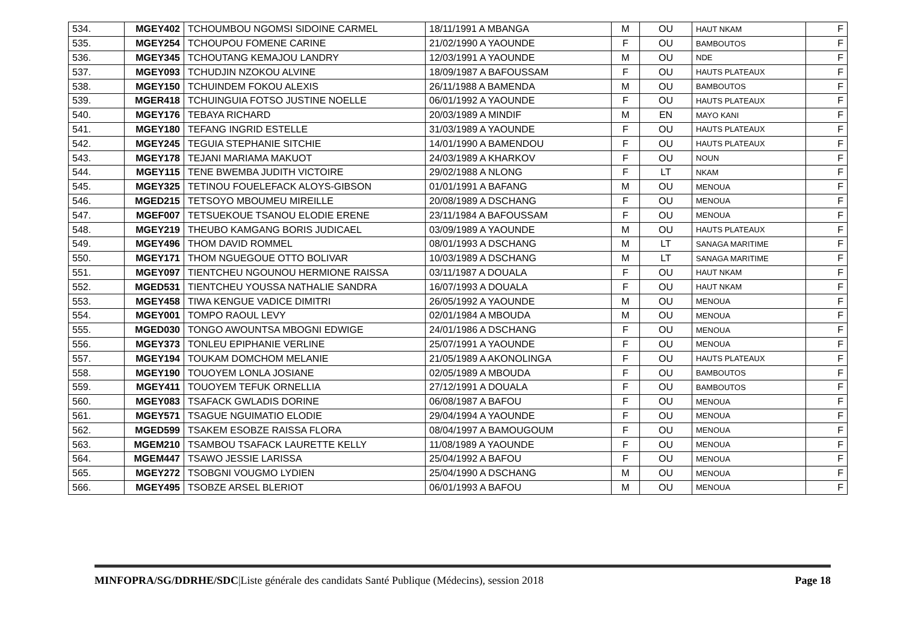| 534. | MGEY402 | TCHOUMBOU NGOMSI SIDOINE CARMEL | 18/11/1991 A MBANGA | M | OU | HAUT NKAM | F |
| 535. | MGEY254 | TCHOUPOU FOMENE CARINE | 21/02/1990 A YAOUNDE | F | OU | BAMBOUTOS | F |
| 536. | MGEY345 | TCHOUTANG KEMAJOU LANDRY | 12/03/1991 A YAOUNDE | M | OU | NDE | F |
| 537. | MGEY093 | TCHUDJIN NZOKOU ALVINE | 18/09/1987 A BAFOUSSAM | F | OU | HAUTS PLATEAUX | F |
| 538. | MGEY150 | TCHUINDEM FOKOU ALEXIS | 26/11/1988 A BAMENDA | M | OU | BAMBOUTOS | F |
| 539. | MGER418 | TCHUINGUIA FOTSO JUSTINE NOELLE | 06/01/1992 A YAOUNDE | F | OU | HAUTS PLATEAUX | F |
| 540. | MGEY176 | TEBAYA RICHARD | 20/03/1989 A MINDIF | M | EN | MAYO KANI | F |
| 541. | MGEY180 | TEFANG INGRID ESTELLE | 31/03/1989 A YAOUNDE | F | OU | HAUTS PLATEAUX | F |
| 542. | MGEY245 | TEGUIA STEPHANIE SITCHIE | 14/01/1990 A BAMENDOU | F | OU | HAUTS PLATEAUX | F |
| 543. | MGEY178 | TEJANI MARIAMA MAKUOT | 24/03/1989 A KHARKOV | F | OU | NOUN | F |
| 544. | MGEY115 | TENE BWEMBA JUDITH VICTOIRE | 29/02/1988 A NLONG | F | LT | NKAM | F |
| 545. | MGEY325 | TETINOU FOUELEFACK ALOYS-GIBSON | 01/01/1991 A BAFANG | M | OU | MENOUA | F |
| 546. | MGED215 | TETSOYO MBOUMEU MIREILLE | 20/08/1989 A DSCHANG | F | OU | MENOUA | F |
| 547. | MGEF007 | TETSUEKOUE TSANOU ELODIE ERENE | 23/11/1984 A BAFOUSSAM | F | OU | MENOUA | F |
| 548. | MGEY219 | THEUBO KAMGANG BORIS JUDICAEL | 03/09/1989 A YAOUNDE | M | OU | HAUTS PLATEAUX | F |
| 549. | MGEY496 | THOM DAVID ROMMEL | 08/01/1993 A DSCHANG | M | LT | SANAGA MARITIME | F |
| 550. | MGEY171 | THOM NGUEGOUE OTTO BOLIVAR | 10/03/1989 A DSCHANG | M | LT | SANAGA MARITIME | F |
| 551. | MGEY097 | TIENTCHEU NGOUNOU HERMIONE RAISSA | 03/11/1987 A DOUALA | F | OU | HAUT NKAM | F |
| 552. | MGED531 | TIENTCHEU YOUSSA NATHALIE SANDRA | 16/07/1993 A DOUALA | F | OU | HAUT NKAM | F |
| 553. | MGEY458 | TIWA KENGUE VADICE DIMITRI | 26/05/1992 A YAOUNDE | M | OU | MENOUA | F |
| 554. | MGEY001 | TOMPO RAOUL LEVY | 02/01/1984 A MBOUDA | M | OU | MENOUA | F |
| 555. | MGED030 | TONGO AWOUNTSA MBOGNI EDWIGE | 24/01/1986 A DSCHANG | F | OU | MENOUA | F |
| 556. | MGEY373 | TONLEU EPIPHANIE VERLINE | 25/07/1991 A YAOUNDE | F | OU | MENOUA | F |
| 557. | MGEY194 | TOUKAM DOMCHOM MELANIE | 21/05/1989 A AKONOLINGA | F | OU | HAUTS PLATEAUX | F |
| 558. | MGEY190 | TOUOYEM LONLA JOSIANE | 02/05/1989 A MBOUDA | F | OU | BAMBOUTOS | F |
| 559. | MGEY411 | TOUOYEM TEFUK ORNELLIA | 27/12/1991 A DOUALA | F | OU | BAMBOUTOS | F |
| 560. | MGEY083 | TSAFACK GWLADIS DORINE | 06/08/1987 A BAFOU | F | OU | MENOUA | F |
| 561. | MGEY571 | TSAGUE NGUIMATIO ELODIE | 29/04/1994 A YAOUNDE | F | OU | MENOUA | F |
| 562. | MGED599 | TSAKEM ESOBZE RAISSA FLORA | 08/04/1997 A BAMOUGOUM | F | OU | MENOUA | F |
| 563. | MGEM210 | TSAMBOU TSAFACK LAURETTE KELLY | 11/08/1989 A YAOUNDE | F | OU | MENOUA | F |
| 564. | MGEM447 | TSAWO JESSIE LARISSA | 25/04/1992 A BAFOU | F | OU | MENOUA | F |
| 565. | MGEY272 | TSOBGNI VOUGMO LYDIEN | 25/04/1990 A DSCHANG | M | OU | MENOUA | F |
| 566. | MGEY495 | TSOBZE ARSEL BLERIOT | 06/01/1993 A BAFOU | M | OU | MENOUA | F |
MINFOPRA/SG/DDRHE/SDC|Liste générale des candidats Santé Publique (Médecins), session 2018 Page 18